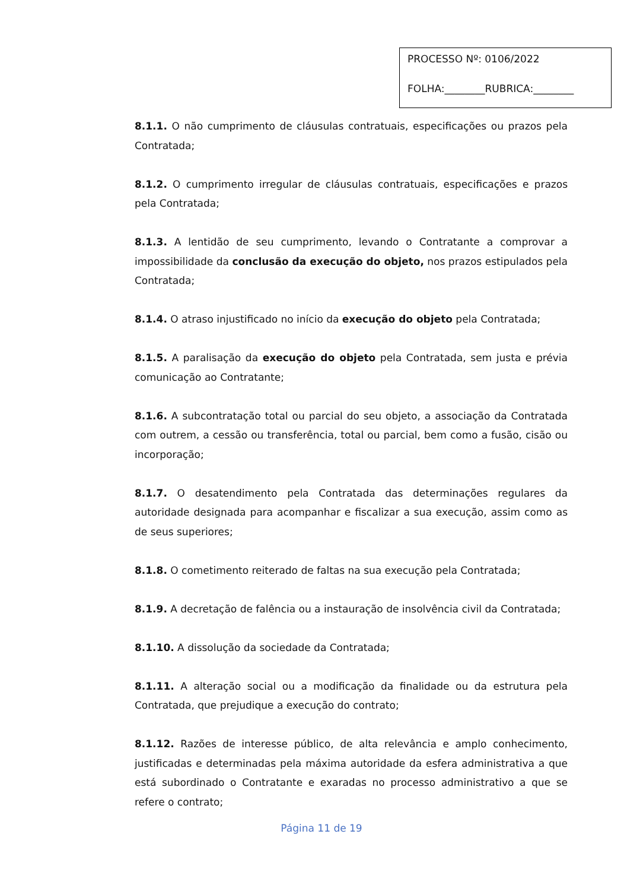PROCESSO Nº: 0106/2022
FOLHA:________RUBRICA:________
8.1.1. O não cumprimento de cláusulas contratuais, especificações ou prazos pela Contratada;
8.1.2. O cumprimento irregular de cláusulas contratuais, especificações e prazos pela Contratada;
8.1.3. A lentidão de seu cumprimento, levando o Contratante a comprovar a impossibilidade da conclusão da execução do objeto, nos prazos estipulados pela Contratada;
8.1.4. O atraso injustificado no início da execução do objeto pela Contratada;
8.1.5. A paralisação da execução do objeto pela Contratada, sem justa e prévia comunicação ao Contratante;
8.1.6. A subcontratação total ou parcial do seu objeto, a associação da Contratada com outrem, a cessão ou transferência, total ou parcial, bem como a fusão, cisão ou incorporação;
8.1.7. O desatendimento pela Contratada das determinações regulares da autoridade designada para acompanhar e fiscalizar a sua execução, assim como as de seus superiores;
8.1.8. O cometimento reiterado de faltas na sua execução pela Contratada;
8.1.9. A decretação de falência ou a instauração de insolvência civil da Contratada;
8.1.10. A dissolução da sociedade da Contratada;
8.1.11. A alteração social ou a modificação da finalidade ou da estrutura pela Contratada, que prejudique a execução do contrato;
8.1.12. Razões de interesse público, de alta relevância e amplo conhecimento, justificadas e determinadas pela máxima autoridade da esfera administrativa a que está subordinado o Contratante e exaradas no processo administrativo a que se refere o contrato;
Página 11 de 19